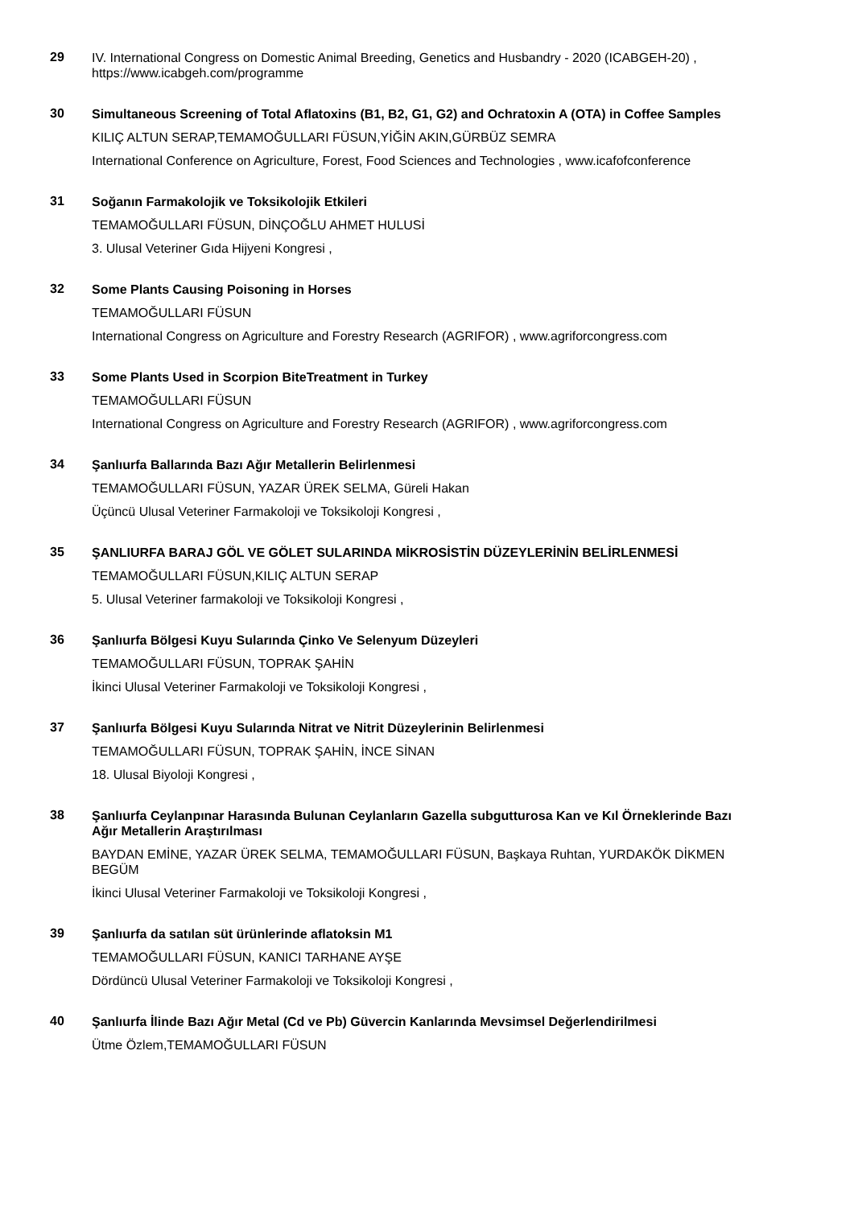29
IV. International Congress on Domestic Animal Breeding, Genetics and Husbandry - 2020 (ICABGEH-20) , https://www.icabgeh.com/programme
30
Simultaneous Screening of Total Aflatoxins (B1, B2, G1, G2) and Ochratoxin A (OTA) in Coffee Samples
KILIÇ ALTUN SERAP,TEMAMOĞULLARI FÜSUN,YİĞİN AKIN,GÜRBÜZ SEMRA
International Conference on Agriculture, Forest, Food Sciences and Technologies , www.icafofconference
31
Soğanın Farmakolojik ve Toksikolojik Etkileri
TEMAMOĞULLARI FÜSUN, DİNÇOĞLU AHMET HULUSİ
3. Ulusal Veteriner Gıda Hijyeni Kongresi ,
32
Some Plants Causing Poisoning in Horses
TEMAMOĞULLARI FÜSUN
International Congress on Agriculture and Forestry Research (AGRIFOR) , www.agriforcongress.com
33
Some Plants Used in Scorpion BiteTreatment in Turkey
TEMAMOĞULLARI FÜSUN
International Congress on Agriculture and Forestry Research (AGRIFOR) , www.agriforcongress.com
34
Şanlıurfa Ballarında Bazı Ağır Metallerin Belirlenmesi
TEMAMOĞULLARI FÜSUN, YAZAR ÜREK SELMA, Güreli Hakan
Üçüncü Ulusal Veteriner Farmakoloji ve Toksikoloji Kongresi ,
35
ŞANLIURFA BARAJ GÖL VE GÖLET SULARINDA MİKROSİSTİN DÜZEYLERİNİN BELİRLENMESİ
TEMAMOĞULLARI FÜSUN,KILIÇ ALTUN SERAP
5. Ulusal Veteriner farmakoloji ve Toksikoloji Kongresi ,
36
Şanlıurfa Bölgesi Kuyu Sularında Çinko Ve Selenyum Düzeyleri
TEMAMOĞULLARI FÜSUN, TOPRAK ŞAHİN
İkinci Ulusal Veteriner Farmakoloji ve Toksikoloji Kongresi ,
37
Şanlıurfa Bölgesi Kuyu Sularında Nitrat ve Nitrit Düzeylerinin Belirlenmesi
TEMAMOĞULLARI FÜSUN, TOPRAK ŞAHİN, İNCE SİNAN
18. Ulusal Biyoloji Kongresi ,
38
Şanlıurfa Ceylanpınar Harasında Bulunan Ceylanların Gazella subgutturosa Kan ve Kıl Örneklerinde Bazı Ağır Metallerin Araştırılması
BAYDAN EMİNE, YAZAR ÜREK SELMA, TEMAMOĞULLARI FÜSUN, Başkaya Ruhtan, YURDAKÖK DİKMEN BEGÜM
İkinci Ulusal Veteriner Farmakoloji ve Toksikoloji Kongresi ,
39
Şanlıurfa da satılan süt ürünlerinde aflatoksin M1
TEMAMOĞULLARI FÜSUN, KANICI TARHANE AYŞE
Dördüncü Ulusal Veteriner Farmakoloji ve Toksikoloji Kongresi ,
40
Şanlıurfa İlinde Bazı Ağır Metal (Cd ve Pb) Güvercin Kanlarında Mevsimsel Değerlendirilmesi
Ütme Özlem,TEMAMOĞULLARI FÜSUN